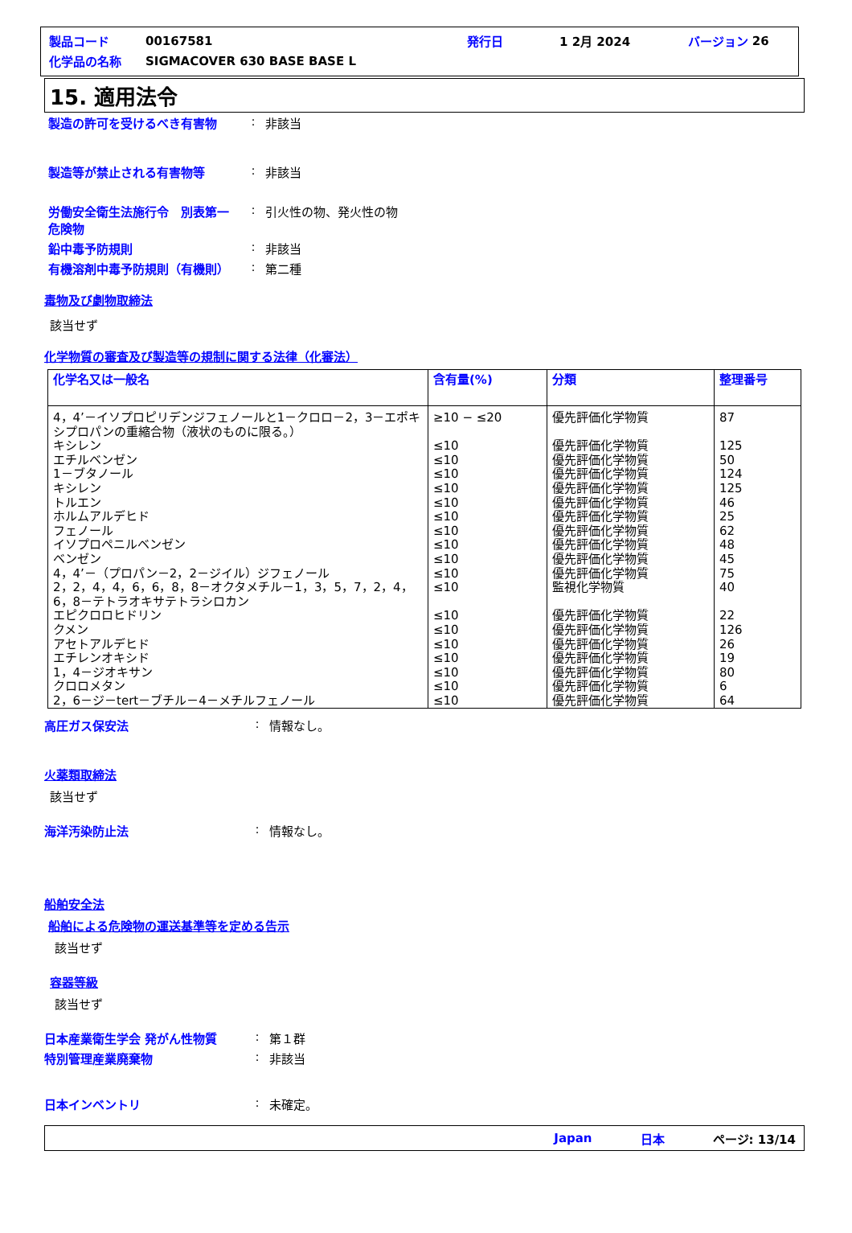製品コード 00167581 発行日 1 2月 2024 バージョン 26
化学品の名称 SIGMACOVER 630 BASE BASE L
15. 適用法令
製造の許可を受けるべき有害物: 非該当
製造等が禁止される有害物等: 非該当
労働安全衛生法施行令　別表第一　危険物: 引火性の物、発火性の物
鉛中毒予防規則: 非該当
有機溶剤中毒予防規則（有機則）: 第二種
毒物及び劇物取締法
該当せず
化学物質の審査及び製造等の規制に関する法律（化審法）
| 化学名又は一般名 | 含有量(%) | 分類 | 整理番号 |
| --- | --- | --- | --- |
| 4，4’－イソプロピリデンジフェノールと1－クロロ－2，3－エポキシプロパンの重縮合物（液状のものに限る。） キシレン エチルベンゼン 1－ブタノール キシレン トルエン ホルムアルデヒド フェノール イソプロペニルベンゼン ベンゼン 4，4’－（プロパン－2，2－ジイル）ジフェノール 2，2，4，4，6，6，8，8－オクタメチル－1，3，5，7，2，4，6，8－テトラオキサテトラシロカン エピクロロヒドリン クメン アセトアルデヒド エチレンオキシド 1，4－ジオキサン クロロメタン 2，6－ジ－tert－ブチル－4－メチルフェノール | ≥10 − ≤20 ≤10 ≤10 ≤10 ≤10 ≤10 ≤10 ≤10 ≤10 ≤10 ≤10 ≤10 ≤10 ≤10 ≤10 ≤10 ≤10 ≤10 ≤10 | 優先評価化学物質 優先評価化学物質 優先評価化学物質 優先評価化学物質 優先評価化学物質 優先評価化学物質 優先評価化学物質 優先評価化学物質 優先評価化学物質 優先評価化学物質 優先評価化学物質 監視化学物質 優先評価化学物質 優先評価化学物質 優先評価化学物質 優先評価化学物質 優先評価化学物質 優先評価化学物質 優先評価化学物質 | 87 125 50 124 125 46 25 62 48 45 75 40 22 126 26 19 80 6 64 |
高圧ガス保安法: 情報なし。
火薬類取締法
該当せず
海洋汚染防止法: 情報なし。
船舶安全法
船舶による危険物の運送基準等を定める告示
該当せず
容器等級
該当せず
日本産業衛生学会 発がん性物質: 第１群
特別管理産業廃棄物: 非該当
日本インベントリ: 未確定。
Japan 日本 ページ: 13/14